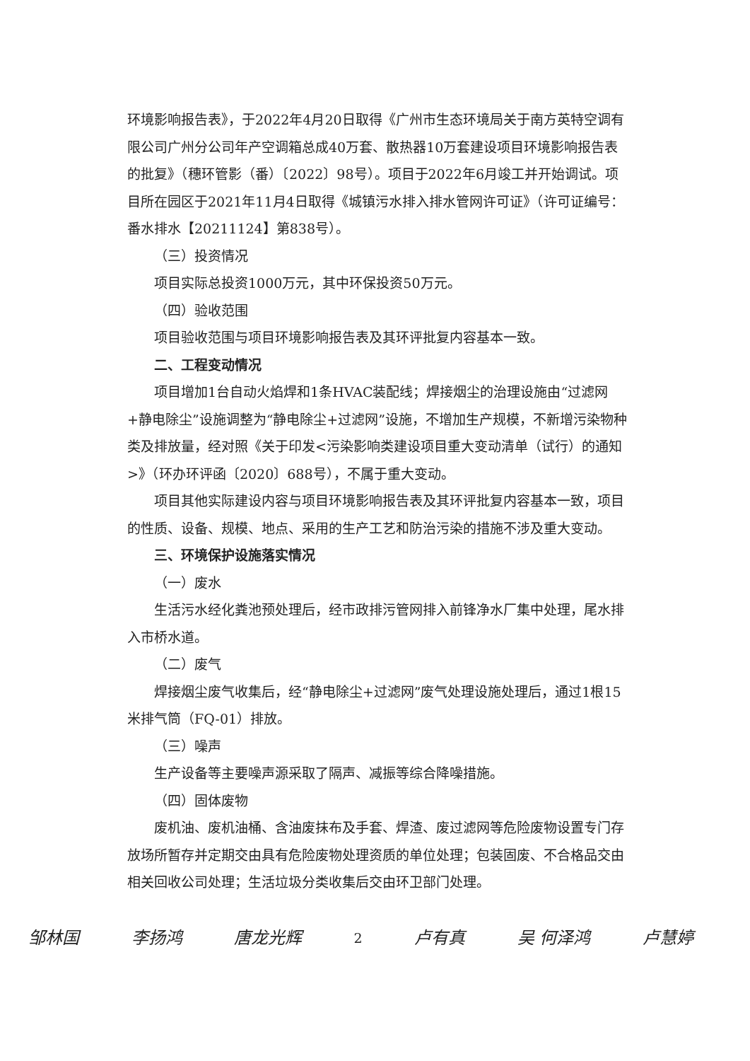环境影响报告表》，于2022年4月20日取得《广州市生态环境局关于南方英特空调有限公司广州分公司年产空调箱总成40万套、散热器10万套建设项目环境影响报告表的批复》（穗环管影（番）〔2022〕98号）。项目于2022年6月竣工并开始调试。项目所在园区于2021年11月4日取得《城镇污水排入排水管网许可证》（许可证编号：番水排水【20211124】第838号）。
（三）投资情况
项目实际总投资1000万元，其中环保投资50万元。
（四）验收范围
项目验收范围与项目环境影响报告表及其环评批复内容基本一致。
二、工程变动情况
项目增加1台自动火焰焊和1条HVAC装配线；焊接烟尘的治理设施由“过滤网+静电除尘”设施调整为“静电除尘+过滤网”设施，不增加生产规模，不新增污染物种类及排放量，经对照《关于印发<污染影响类建设项目重大变动清单（试行）的通知>》（环办环评函〔2020〕688号），不属于重大变动。
项目其他实际建设内容与项目环境影响报告表及其环评批复内容基本一致，项目的性质、设备、规模、地点、采用的生产工艺和防治污染的措施不涉及重大变动。
三、环境保护设施落实情况
（一）废水
生活污水经化粪池预处理后，经市政排污管网排入前锋净水厂集中处理，尾水排入市桥水道。
（二）废气
焊接烟尘废气收集后，经“静电除尘+过滤网”废气处理设施处理后，通过1根15米排气筒（FQ-01）排放。
（三）噪声
生产设备等主要噪声源采取了隔声、减振等综合降噪措施。
（四）固体废物
废机油、废机油桶、含油废抹布及手套、焊渣、废过滤网等危险废物设置专门存放场所暂存并定期交由具有危险废物处理资质的单位处理；包装固废、不合格品交由相关回收公司处理；生活垃圾分类收集后交由环卫部门处理。
邹林国 李扬鸿 唐龙光辉 2 卢有真 吴 何泽鸿 卢慧婷